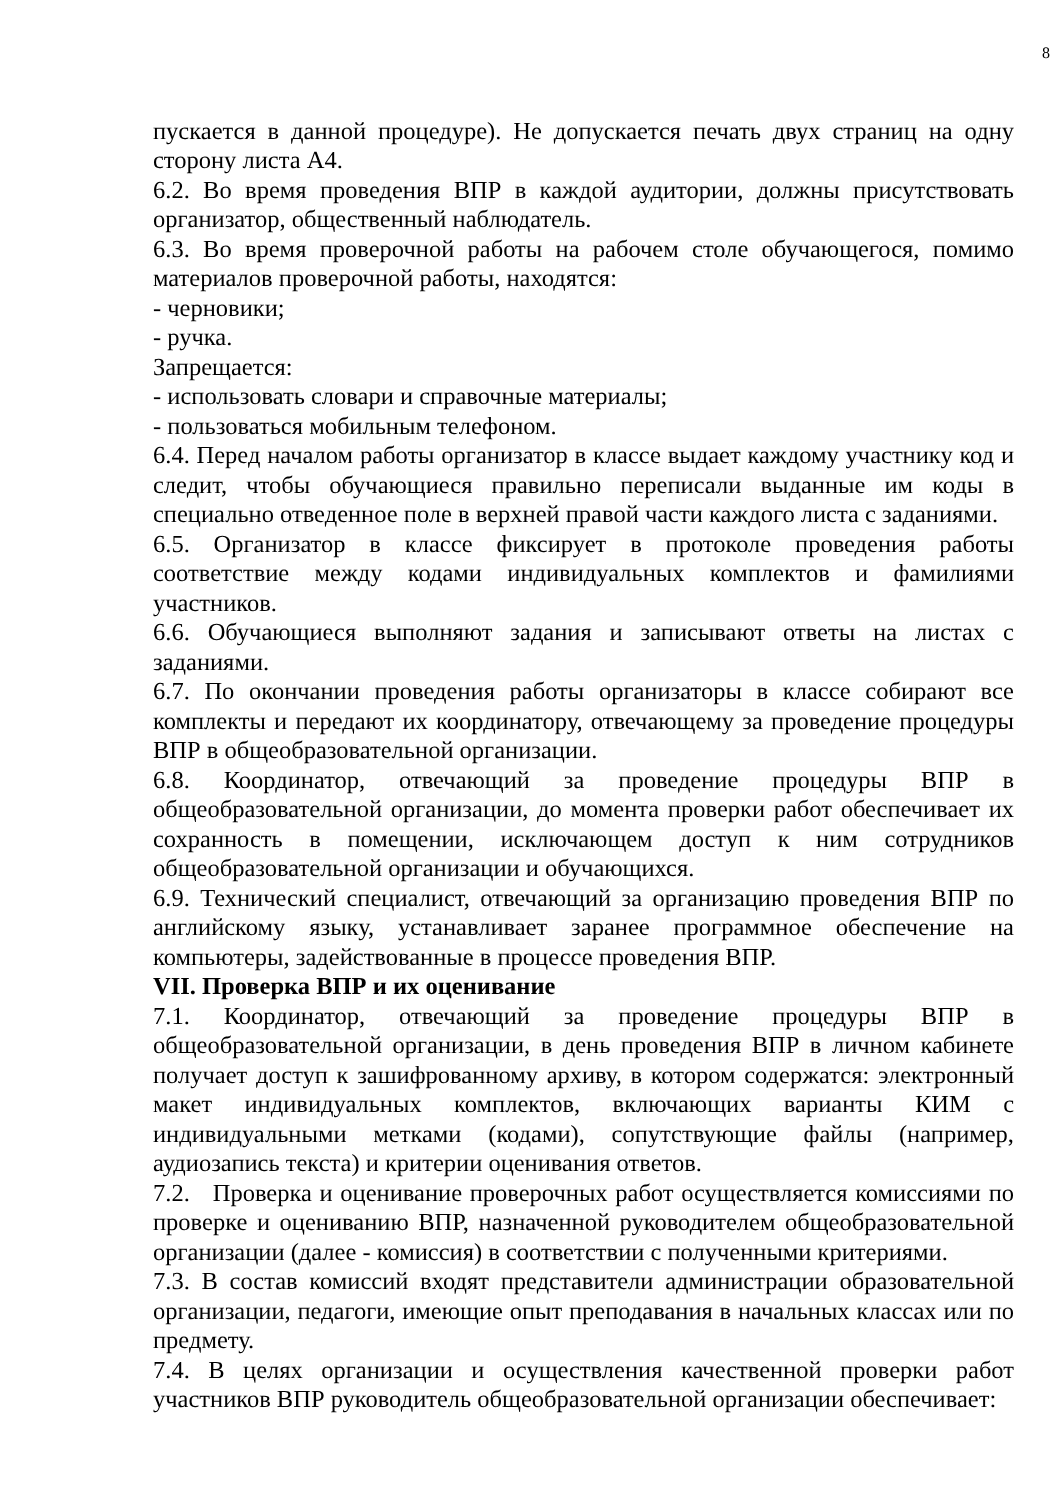8
пускается в данной процедуре). Не допускается печать двух страниц на одну сторону листа А4.
6.2. Во время проведения ВПР в каждой аудитории, должны присутствовать организатор, общественный наблюдатель.
6.3. Во время проверочной работы на рабочем столе обучающегося, помимо материалов проверочной работы, находятся:
- черновики;
- ручка.
Запрещается:
- использовать словари и справочные материалы;
- пользоваться мобильным телефоном.
6.4. Перед началом работы организатор в классе выдает каждому участнику код и следит, чтобы обучающиеся правильно переписали выданные им коды в специально отведенное поле в верхней правой части каждого листа с заданиями.
6.5. Организатор в классе фиксирует в протоколе проведения работы соответствие между кодами индивидуальных комплектов и фамилиями участников.
6.6. Обучающиеся выполняют задания и записывают ответы на листах с заданиями.
6.7. По окончании проведения работы организаторы в классе собирают все комплекты и передают их координатору, отвечающему за проведение процедуры ВПР в общеобразовательной организации.
6.8. Координатор, отвечающий за проведение процедуры ВПР в общеобразовательной организации, до момента проверки работ обеспечивает их сохранность в помещении, исключающем доступ к ним сотрудников общеобразовательной организации и обучающихся.
6.9. Технический специалист, отвечающий за организацию проведения ВПР по английскому языку, устанавливает заранее программное обеспечение на компьютеры, задействованные в процессе проведения ВПР.
VII. Проверка ВПР и их оценивание
7.1. Координатор, отвечающий за проведение процедуры ВПР в общеобразовательной организации, в день проведения ВПР в личном кабинете получает доступ к зашифрованному архиву, в котором содержатся: электронный макет индивидуальных комплектов, включающих варианты КИМ с индивидуальными метками (кодами), сопутствующие файлы (например, аудиозапись текста) и критерии оценивания ответов.
7.2. Проверка и оценивание проверочных работ осуществляется комиссиями по проверке и оцениванию ВПР, назначенной руководителем общеобразовательной организации (далее - комиссия) в соответствии с полученными критериями.
7.3. В состав комиссий входят представители администрации образовательной организации, педагоги, имеющие опыт преподавания в начальных классах или по предмету.
7.4. В целях организации и осуществления качественной проверки работ участников ВПР руководитель общеобразовательной организации обеспечивает: